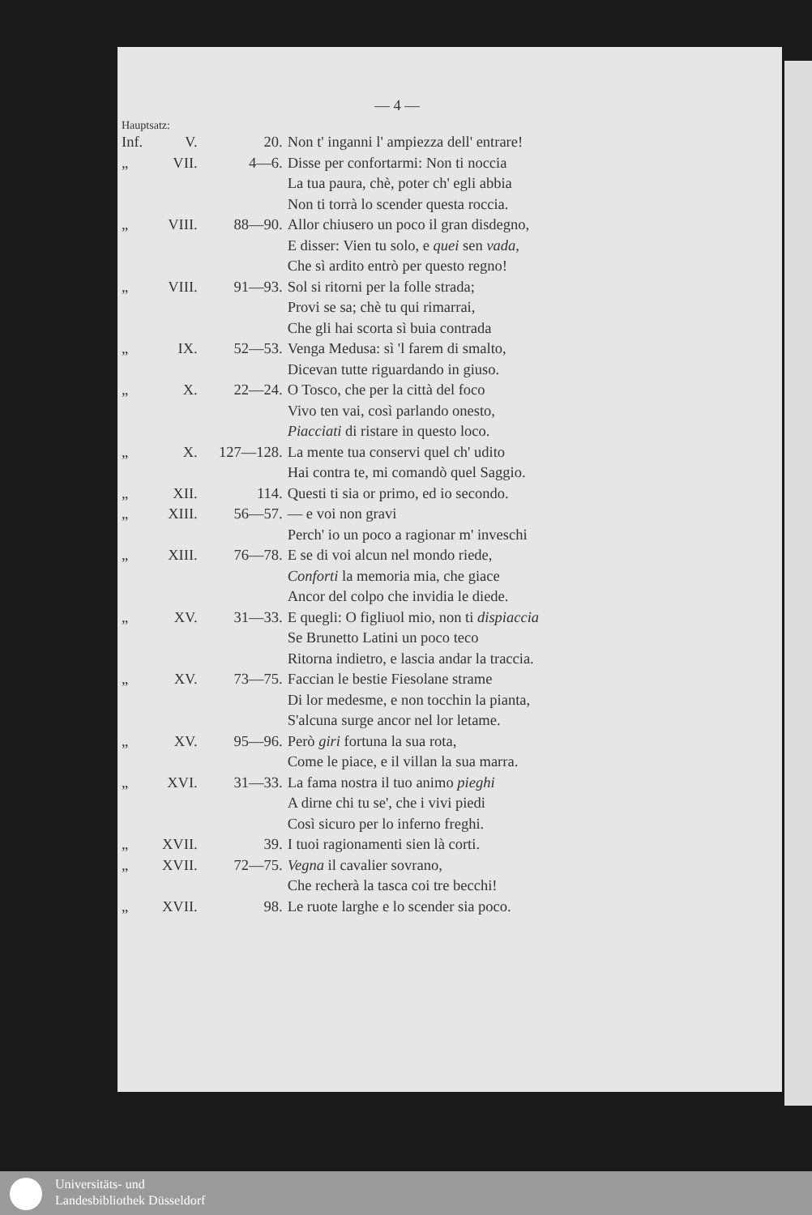— 4 —
Hauptsatz:
| Inf. | V. | 20. | Non t' inganni l' ampiezza dell' entrare! |
| „ | VII. | 4—6. | Disse per confortarmi: Non ti noccia La tua paura, chè, poter ch' egli abbia Non ti torrà lo scender questa roccia. |
| „ | VIII. | 88—90. | Allor chiusero un poco il gran disdegno, E disser: Vien tu solo, e quei sen vada , Che sì ardito entrò per questo regno! |
| „ | VIII. | 91—93. | Sol si ritorni per la folle strada; Provi se sa; chè tu qui rimarrai, Che gli hai scorta sì buia contrada |
| „ | IX. | 52—53. | Venga Medusa: sì 'l farem di smalto, Dicevan tutte riguardando in giuso. |
| „ | X. | 22—24. | O Tosco, che per la città del foco Vivo ten vai, così parlando onesto, Piacciati di ristare in questo loco. |
| „ | X. | 127—128. | La mente tua conservi quel ch' udito Hai contra te, mi comandò quel Saggio. |
| „ | XII. | 114. | Questi ti sia or primo, ed io secondo. |
| „ | XIII. | 56—57. | — e voi non gravi Perch' io un poco a ragionar m' inveschi |
| „ | XIII. | 76—78. | E se di voi alcun nel mondo riede, Conforti la memoria mia, che giace Ancor del colpo che invidia le diede. |
| „ | XV. | 31—33. | E quegli: O figliuol mio, non ti dispiaccia Se Brunetto Latini un poco teco Ritorna indietro, e lascia andar la traccia. |
| „ | XV. | 73—75. | Faccian le bestie Fiesolane strame Di lor medesme, e non tocchin la pianta, S'alcuna surge ancor nel lor letame. |
| „ | XV. | 95—96. | Però giri fortuna la sua rota, Come le piace, e il villan la sua marra. |
| „ | XVI. | 31—33. | La fama nostra il tuo animo pieghi A dirne chi tu se', che i vivi piedi Così sicuro per lo inferno freghi. |
| „ | XVII. | 39. | I tuoi ragionamenti sien là corti. |
| „ | XVII. | 72—75. | Vegna il cavalier sovrano, Che recherà la tasca coi tre becchi! |
| „ | XVII. | 98. | Le ruote larghe e lo scender sia poco. |
Universitäts- und
Landesbibliothek Düsseldorf